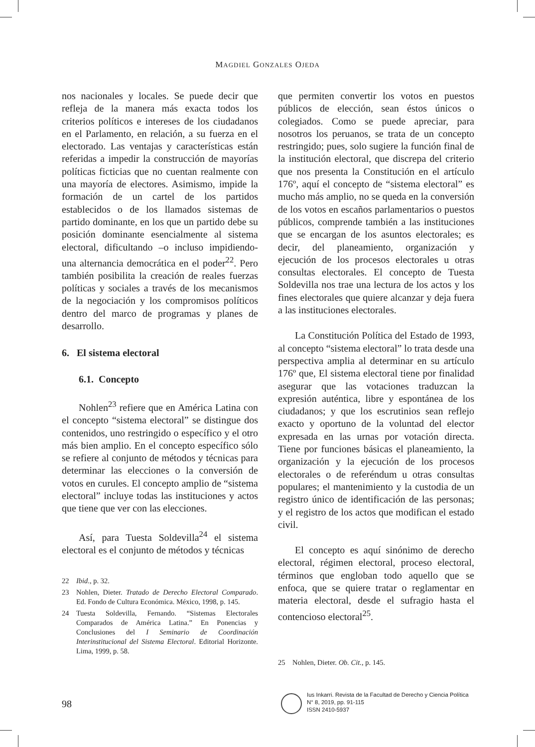MAGDIEL GONZALES OJEDA
nos nacionales y locales. Se puede decir que refleja de la manera más exacta todos los criterios políticos e intereses de los ciudadanos en el Parlamento, en relación, a su fuerza en el electorado. Las ventajas y características están referidas a impedir la construcción de mayorías políticas ficticias que no cuentan realmente con una mayoría de electores. Asimismo, impide la formación de un cartel de los partidos establecidos o de los llamados sistemas de partido dominante, en los que un partido debe su posición dominante esencialmente al sistema electoral, dificultando –o incluso impidiendo- una alternancia democrática en el poder<sup>22</sup>. Pero también posibilita la creación de reales fuerzas políticas y sociales a través de los mecanismos de la negociación y los compromisos políticos dentro del marco de programas y planes de desarrollo.
6. El sistema electoral
6.1. Concepto
Nohlen<sup>23</sup> refiere que en América Latina con el concepto “sistema electoral” se distingue dos contenidos, uno restringido o específico y el otro más bien amplio. En el concepto específico sólo se refiere al conjunto de métodos y técnicas para determinar las elecciones o la conversión de votos en curules. El concepto amplio de “sistema electoral” incluye todas las instituciones y actos que tiene que ver con las elecciones.
Así, para Tuesta Soldevilla<sup>24</sup> el sistema electoral es el conjunto de métodos y técnicas
22 Ibid., p. 32.
23 Nohlen, Dieter. Tratado de Derecho Electoral Comparado. Ed. Fondo de Cultura Económica. México, 1998, p. 145.
24 Tuesta Soldevilla, Fernando. “Sistemas Electorales Comparados de América Latina.” En Ponencias y Conclusiones del I Seminario de Coordinación Interinstitucional del Sistema Electoral. Editorial Horizonte. Lima, 1999, p. 58.
que permiten convertir los votos en puestos públicos de elección, sean éstos únicos o colegiados. Como se puede apreciar, para nosotros los peruanos, se trata de un concepto restringido; pues, solo sugiere la función final de la institución electoral, que discrepa del criterio que nos presenta la Constitución en el artículo 176º, aquí el concepto de “sistema electoral” es mucho más amplio, no se queda en la conversión de los votos en escaños parlamentarios o puestos públicos, comprende también a las instituciones que se encargan de los asuntos electorales; es decir, del planeamiento, organización y ejecución de los procesos electorales u otras consultas electorales. El concepto de Tuesta Soldevilla nos trae una lectura de los actos y los fines electorales que quiere alcanzar y deja fuera a las instituciones electorales.
La Constitución Política del Estado de 1993, al concepto “sistema electoral” lo trata desde una perspectiva amplia al determinar en su artículo 176º que, El sistema electoral tiene por finalidad asegurar que las votaciones traduzcan la expresión auténtica, libre y espontánea de los ciudadanos; y que los escrutinios sean reflejo exacto y oportuno de la voluntad del elector expresada en las urnas por votación directa. Tiene por funciones básicas el planeamiento, la organización y la ejecución de los procesos electorales o de referéndum u otras consultas populares; el mantenimiento y la custodia de un registro único de identificación de las personas; y el registro de los actos que modifican el estado civil.
El concepto es aquí sinónimo de derecho electoral, régimen electoral, proceso electoral, términos que engloban todo aquello que se enfoca, que se quiere tratar o reglamentar en materia electoral, desde el sufragio hasta el contencioso electoral<sup>25</sup>.
25 Nohlen, Dieter. Ob. Cit., p. 145.
98
Ius Inkarri. Revista de la Facultad de Derecho y Ciencia Política
N° 8, 2019, pp. 91-115
ISSN 2410-5937